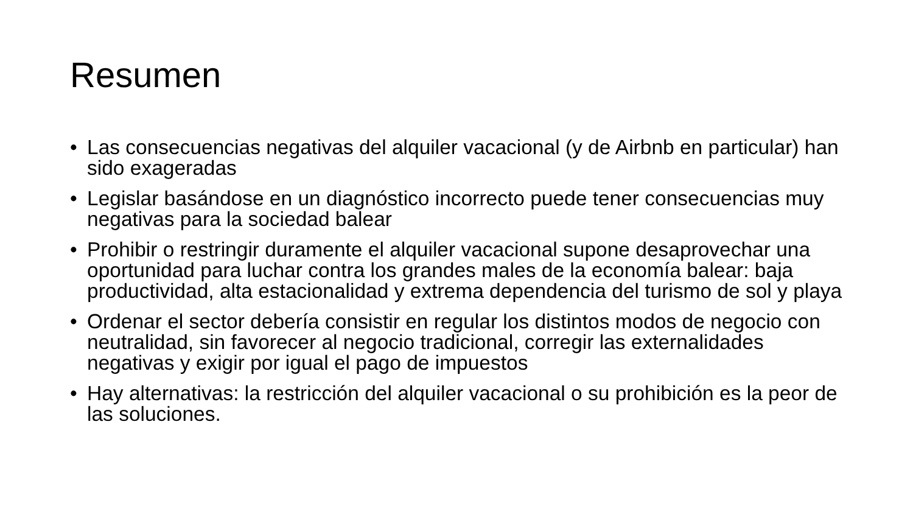Resumen
• Las consecuencias negativas del alquiler vacacional (y de Airbnb en particular) han sido exageradas
• Legislar basándose en un diagnóstico incorrecto puede tener consecuencias muy negativas para la sociedad balear
• Prohibir o restringir duramente el alquiler vacacional supone desaprovechar una oportunidad para luchar contra los grandes males de la economía balear: baja productividad, alta estacionalidad y extrema dependencia del turismo de sol y playa
• Ordenar el sector debería consistir en regular los distintos modos de negocio con neutralidad, sin favorecer al negocio tradicional, corregir las externalidades negativas y exigir por igual el pago de impuestos
• Hay alternativas: la restricción del alquiler vacacional o su prohibición es la peor de las soluciones.